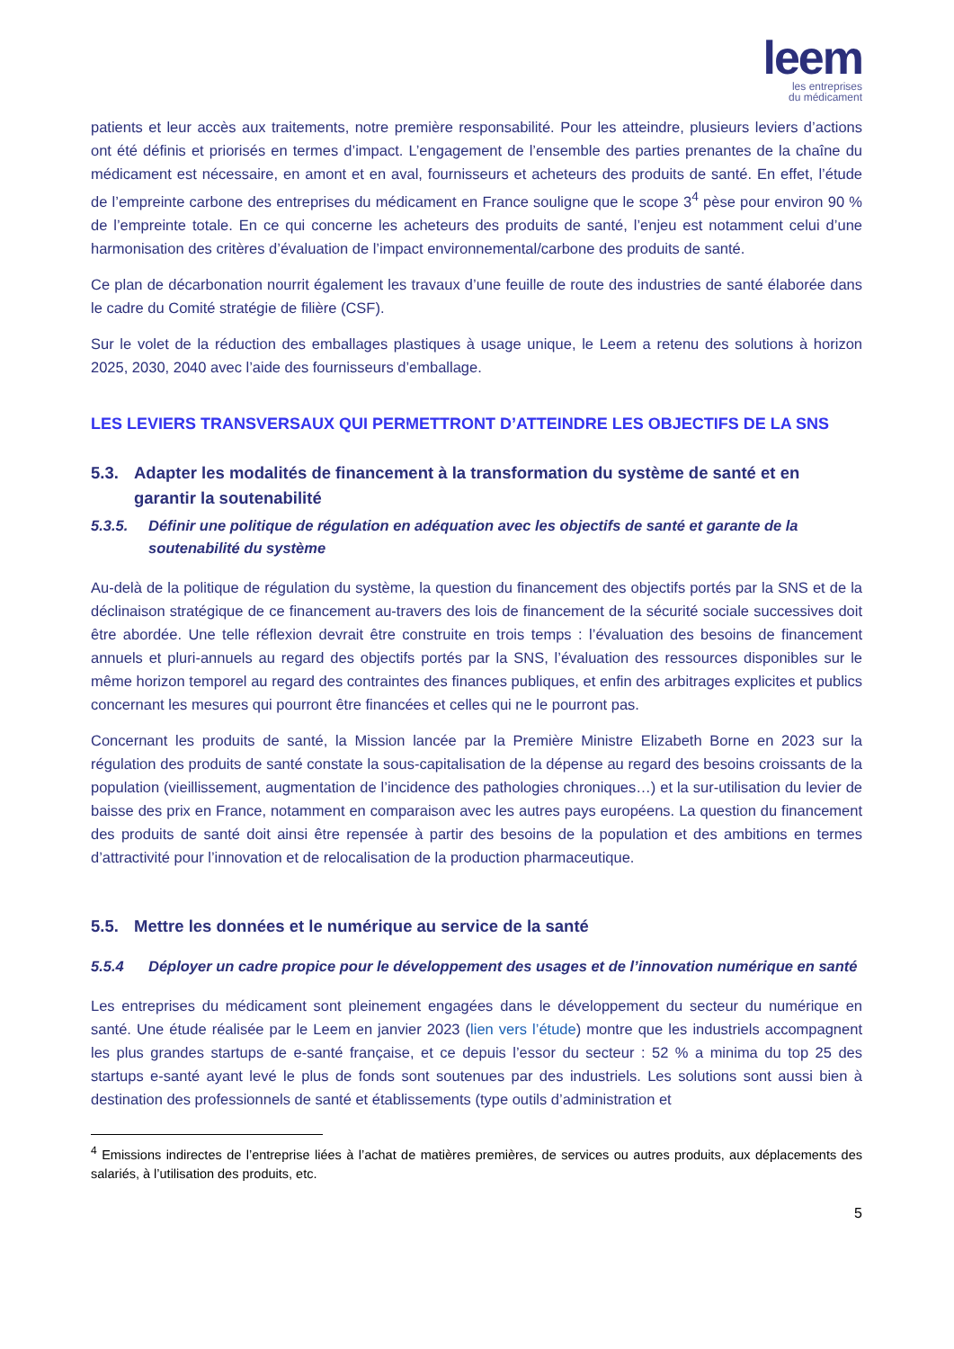leem
les entreprises
du médicament
patients et leur accès aux traitements, notre première responsabilité. Pour les atteindre, plusieurs leviers d’actions ont été définis et priorisés en termes d’impact. L’engagement de l’ensemble des parties prenantes de la chaîne du médicament est nécessaire, en amont et en aval, fournisseurs et acheteurs des produits de santé. En effet, l’étude de l’empreinte carbone des entreprises du médicament en France souligne que le scope 3<sup>4</sup> pèse pour environ 90 % de l’empreinte totale. En ce qui concerne les acheteurs des produits de santé, l’enjeu est notamment celui d’une harmonisation des critères d’évaluation de l’impact environnemental/carbone des produits de santé.
Ce plan de décarbonation nourrit également les travaux d’une feuille de route des industries de santé élaborée dans le cadre du Comité stratégie de filière (CSF).
Sur le volet de la réduction des emballages plastiques à usage unique, le Leem a retenu des solutions à horizon 2025, 2030, 2040 avec l’aide des fournisseurs d’emballage.
LES LEVIERS TRANSVERSAUX QUI PERMETTRONT D’ATTEINDRE LES OBJECTIFS DE LA SNS
5.3. Adapter les modalités de financement à la transformation du système de santé et en garantir la soutenabilité
5.3.5. Définir une politique de régulation en adéquation avec les objectifs de santé et garante de la soutenabilité du système
Au-delà de la politique de régulation du système, la question du financement des objectifs portés par la SNS et de la déclinaison stratégique de ce financement au-travers des lois de financement de la sécurité sociale successives doit être abordée. Une telle réflexion devrait être construite en trois temps : l’évaluation des besoins de financement annuels et pluri-annuels au regard des objectifs portés par la SNS, l’évaluation des ressources disponibles sur le même horizon temporel au regard des contraintes des finances publiques, et enfin des arbitrages explicites et publics concernant les mesures qui pourront être financées et celles qui ne le pourront pas.
Concernant les produits de santé, la Mission lancée par la Première Ministre Elizabeth Borne en 2023 sur la régulation des produits de santé constate la sous-capitalisation de la dépense au regard des besoins croissants de la population (vieillissement, augmentation de l’incidence des pathologies chroniques…) et la sur-utilisation du levier de baisse des prix en France, notamment en comparaison avec les autres pays européens. La question du financement des produits de santé doit ainsi être repensée à partir des besoins de la population et des ambitions en termes d’attractivité pour l’innovation et de relocalisation de la production pharmaceutique.
5.5. Mettre les données et le numérique au service de la santé
5.5.4 Déployer un cadre propice pour le développement des usages et de l’innovation numérique en santé
Les entreprises du médicament sont pleinement engagées dans le développement du secteur du numérique en santé. Une étude réalisée par le Leem en janvier 2023 (lien vers l’étude) montre que les industriels accompagnent les plus grandes startups de e-santé française, et ce depuis l’essor du secteur : 52 % a minima du top 25 des startups e-santé ayant levé le plus de fonds sont soutenues par des industriels. Les solutions sont aussi bien à destination des professionnels de santé et établissements (type outils d’administration et
<sup>4</sup> Emissions indirectes de l’entreprise liées à l’achat de matières premières, de services ou autres produits, aux déplacements des salariés, à l’utilisation des produits, etc.
5